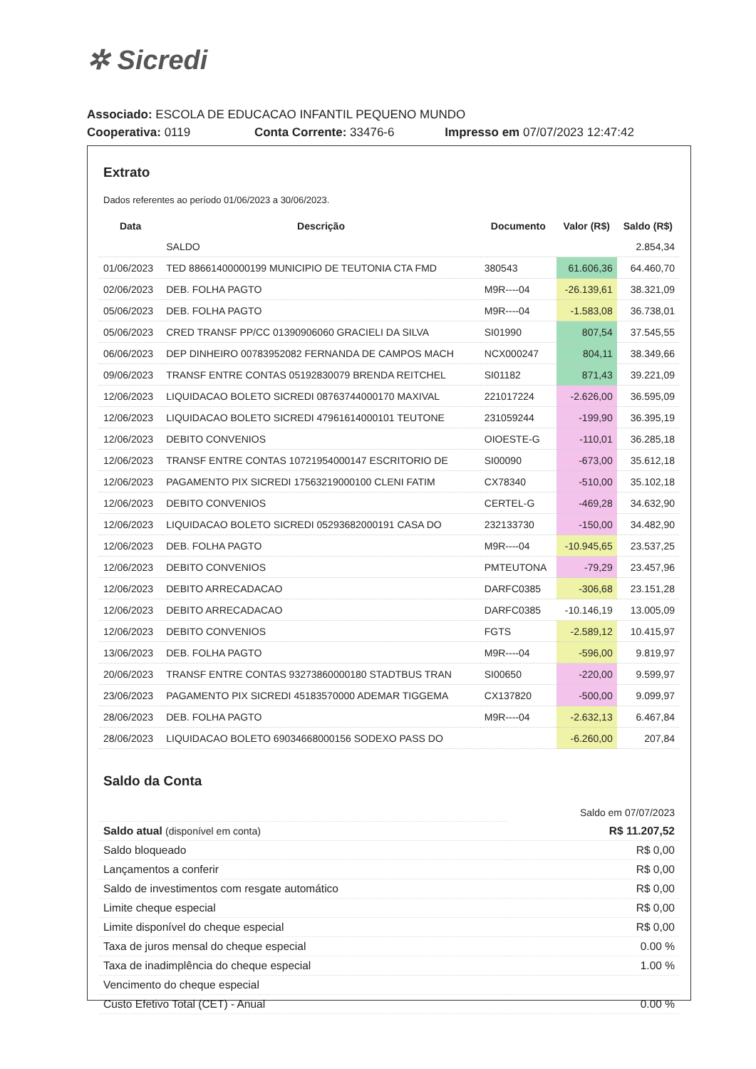✲ Sicredi
Associado: ESCOLA DE EDUCACAO INFANTIL PEQUENO MUNDO
Cooperativa: 0119 Conta Corrente: 33476-6 Impresso em 07/07/2023 12:47:42
Extrato
Dados referentes ao período 01/06/2023 a 30/06/2023.
| Data | Descrição | Documento | Valor (R$) | Saldo (R$) |
| --- | --- | --- | --- | --- |
| | SALDO | | | 2.854,34 |
| 01/06/2023 | TED 88661400000199 MUNICIPIO DE TEUTONIA CTA FMD | 380543 | 61.606,36 | 64.460,70 |
| 02/06/2023 | DEB. FOLHA PAGTO | M9R----04 | -26.139,61 | 38.321,09 |
| 05/06/2023 | DEB. FOLHA PAGTO | M9R----04 | -1.583,08 | 36.738,01 |
| 05/06/2023 | CRED TRANSF PP/CC 01390906060 GRACIELI DA SILVA | SI01990 | 807,54 | 37.545,55 |
| 06/06/2023 | DEP DINHEIRO 00783952082 FERNANDA DE CAMPOS MACH | NCX000247 | 804,11 | 38.349,66 |
| 09/06/2023 | TRANSF ENTRE CONTAS 05192830079 BRENDA REITCHEL | SI01182 | 871,43 | 39.221,09 |
| 12/06/2023 | LIQUIDACAO BOLETO SICREDI 08763744000170 MAXIVAL | 221017224 | -2.626,00 | 36.595,09 |
| 12/06/2023 | LIQUIDACAO BOLETO SICREDI 47961614000101 TEUTONE | 231059244 | -199,90 | 36.395,19 |
| 12/06/2023 | DEBITO CONVENIOS | OIOESTE-G | -110,01 | 36.285,18 |
| 12/06/2023 | TRANSF ENTRE CONTAS 10721954000147 ESCRITORIO DE | SI00090 | -673,00 | 35.612,18 |
| 12/06/2023 | PAGAMENTO PIX SICREDI 17563219000100 CLENI FATIM | CX78340 | -510,00 | 35.102,18 |
| 12/06/2023 | DEBITO CONVENIOS | CERTEL-G | -469,28 | 34.632,90 |
| 12/06/2023 | LIQUIDACAO BOLETO SICREDI 05293682000191 CASA DO | 232133730 | -150,00 | 34.482,90 |
| 12/06/2023 | DEB. FOLHA PAGTO | M9R----04 | -10.945,65 | 23.537,25 |
| 12/06/2023 | DEBITO CONVENIOS | PMTEUTONA | -79,29 | 23.457,96 |
| 12/06/2023 | DEBITO ARRECADACAO | DARFC0385 | -306,68 | 23.151,28 |
| 12/06/2023 | DEBITO ARRECADACAO | DARFC0385 | -10.146,19 | 13.005,09 |
| 12/06/2023 | DEBITO CONVENIOS | FGTS | -2.589,12 | 10.415,97 |
| 13/06/2023 | DEB. FOLHA PAGTO | M9R----04 | -596,00 | 9.819,97 |
| 20/06/2023 | TRANSF ENTRE CONTAS 93273860000180 STADTBUS TRAN | SI00650 | -220,00 | 9.599,97 |
| 23/06/2023 | PAGAMENTO PIX SICREDI 45183570000 ADEMAR TIGGEMA | CX137820 | -500,00 | 9.099,97 |
| 28/06/2023 | DEB. FOLHA PAGTO | M9R----04 | -2.632,13 | 6.467,84 |
| 28/06/2023 | LIQUIDACAO BOLETO 69034668000156 SODEXO PASS DO | | -6.260,00 | 207,84 |
Saldo da Conta
| | Saldo em 07/07/2023 |
| Saldo atual (disponível em conta) | R$ 11.207,52 |
| Saldo bloqueado | R$ 0,00 |
| Lançamentos a conferir | R$ 0,00 |
| Saldo de investimentos com resgate automático | R$ 0,00 |
| Limite cheque especial | R$ 0,00 |
| Limite disponível do cheque especial | R$ 0,00 |
| Taxa de juros mensal do cheque especial | 0.00 % |
| Taxa de inadimplência do cheque especial | 1.00 % |
| Vencimento do cheque especial | |
| Custo Efetivo Total (CET) - Anual | 0.00 % |